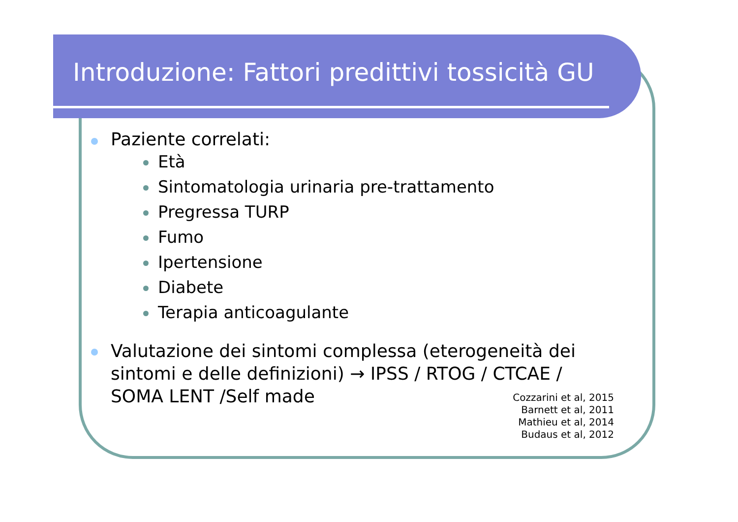Introduzione: Fattori predittivi tossicità GU
Paziente correlati:
Età
Sintomatologia urinaria pre-trattamento
Pregressa TURP
Fumo
Ipertensione
Diabete
Terapia anticoagulante
Valutazione dei sintomi complessa (eterogeneità dei sintomi e delle definizioni) → IPSS / RTOG / CTCAE / SOMA LENT /Self made
Cozzarini et al, 2015
Barnett et al, 2011
Mathieu et al, 2014
Budaus et al, 2012